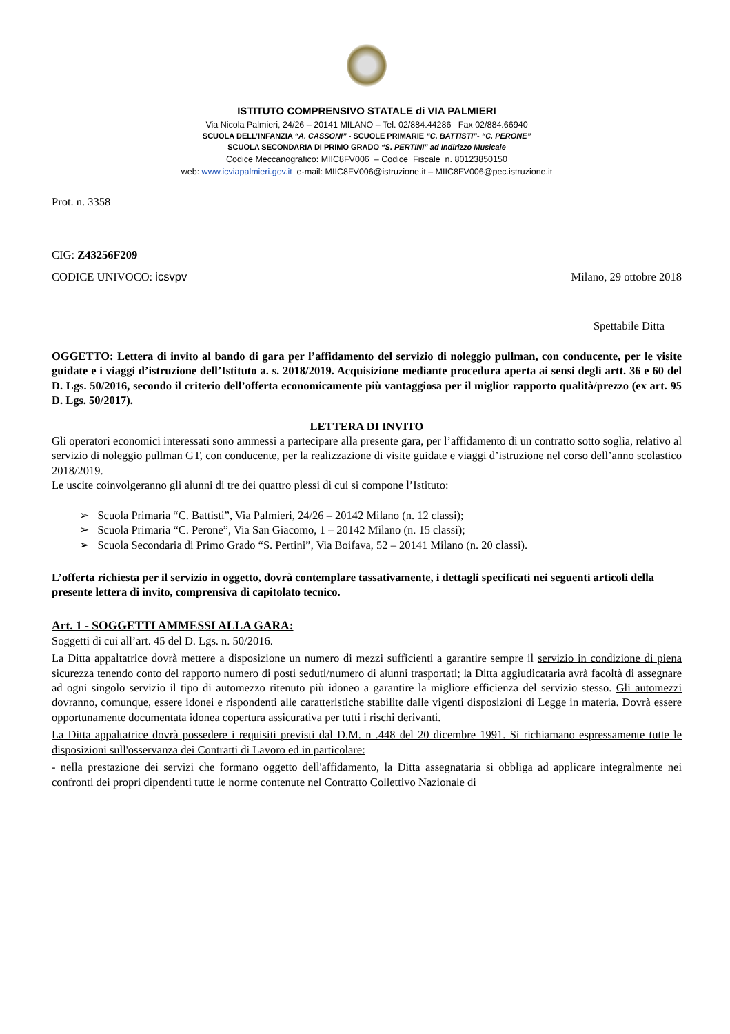ISTITUTO COMPRENSIVO STATALE di VIA PALMIERI
Via Nicola Palmieri, 24/26 – 20141 MILANO – Tel. 02/884.44286 Fax 02/884.66940
SCUOLA DELL’INFANZIA “A. CASSONI” - SCUOLE PRIMARIE “C. BATTISTI”- “C. PERONE”
SCUOLA SECONDARIA DI PRIMO GRADO “S. PERTINI” ad Indirizzo Musicale
Codice Meccanografico: MIIC8FV006 – Codice Fiscale n. 80123850150
web: www.icviapalmieri.gov.it e-mail: MIIC8FV006@istruzione.it – MIIC8FV006@pec.istruzione.it
Prot. n. 3358
CIG: Z43256F209
CODICE UNIVOCO: icsvpv Milano, 29 ottobre 2018
Spettabile Ditta
OGGETTO: Lettera di invito al bando di gara per l’affidamento del servizio di noleggio pullman, con conducente, per le visite guidate e i viaggi d’istruzione dell’Istituto a. s. 2018/2019. Acquisizione mediante procedura aperta ai sensi degli artt. 36 e 60 del D. Lgs. 50/2016, secondo il criterio dell’offerta economicamente più vantaggiosa per il miglior rapporto qualità/prezzo (ex art. 95 D. Lgs. 50/2017).
LETTERA DI INVITO
Gli operatori economici interessati sono ammessi a partecipare alla presente gara, per l’affidamento di un contratto sotto soglia, relativo al servizio di noleggio pullman GT, con conducente, per la realizzazione di visite guidate e viaggi d’istruzione nel corso dell’anno scolastico 2018/2019.
Le uscite coinvolgeranno gli alunni di tre dei quattro plessi di cui si compone l’Istituto:
➢ Scuola Primaria “C. Battisti”, Via Palmieri, 24/26 – 20142 Milano (n. 12 classi);
➢ Scuola Primaria “C. Perone”, Via San Giacomo, 1 – 20142 Milano (n. 15 classi);
➢ Scuola Secondaria di Primo Grado “S. Pertini”, Via Boifava, 52 – 20141 Milano (n. 20 classi).
L’offerta richiesta per il servizio in oggetto, dovrà contemplare tassativamente, i dettagli specificati nei seguenti articoli della presente lettera di invito, comprensiva di capitolato tecnico.
Art. 1 - SOGGETTI AMMESSI ALLA GARA:
Soggetti di cui all’art. 45 del D. Lgs. n. 50/2016.
La Ditta appaltatrice dovrà mettere a disposizione un numero di mezzi sufficienti a garantire sempre il servizio in condizione di piena sicurezza tenendo conto del rapporto numero di posti seduti/numero di alunni trasportati; la Ditta aggiudicataria avrà facoltà di assegnare ad ogni singolo servizio il tipo di automezzo ritenuto più idoneo a garantire la migliore efficienza del servizio stesso. Gli automezzi dovranno, comunque, essere idonei e rispondenti alle caratteristiche stabilite dalle vigenti disposizioni di Legge in materia. Dovrà essere opportunamente documentata idonea copertura assicurativa per tutti i rischi derivanti.
La Ditta appaltatrice dovrà possedere i requisiti previsti dal D.M. n .448 del 20 dicembre 1991. Si richiamano espressamente tutte le disposizioni sull'osservanza dei Contratti di Lavoro ed in particolare:
- nella prestazione dei servizi che formano oggetto dell'affidamento, la Ditta assegnataria si obbliga ad applicare integralmente nei confronti dei propri dipendenti tutte le norme contenute nel Contratto Collettivo Nazionale di